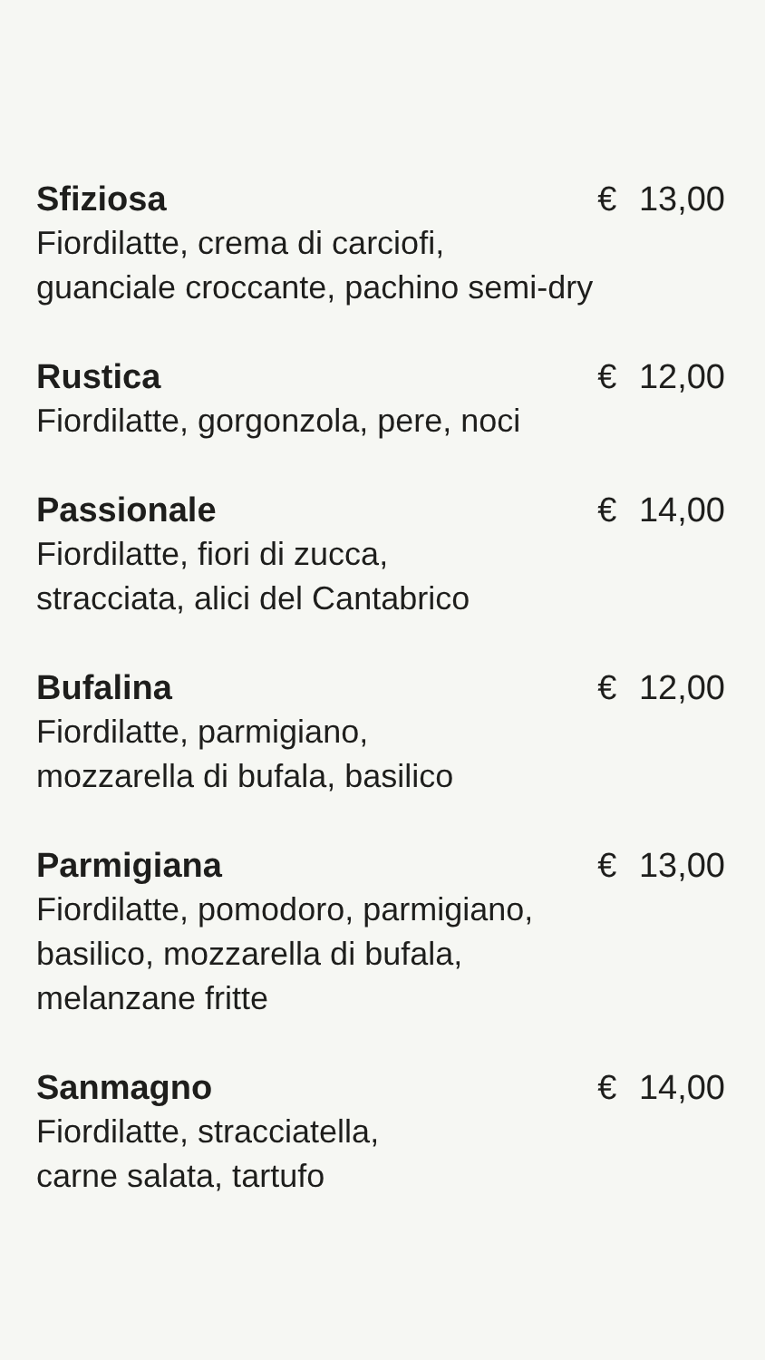Sfiziosa € 13,00
Fiordilatte, crema di carciofi,
guanciale croccante, pachino semi-dry
Rustica € 12,00
Fiordilatte, gorgonzola, pere, noci
Passionale € 14,00
Fiordilatte, fiori di zucca,
stracciata, alici del Cantabrico
Bufalina € 12,00
Fiordilatte, parmigiano,
mozzarella di bufala, basilico
Parmigiana € 13,00
Fiordilatte, pomodoro, parmigiano,
basilico, mozzarella di bufala,
melanzane fritte
Sanmagno € 14,00
Fiordilatte, stracciatella,
carne salata, tartufo